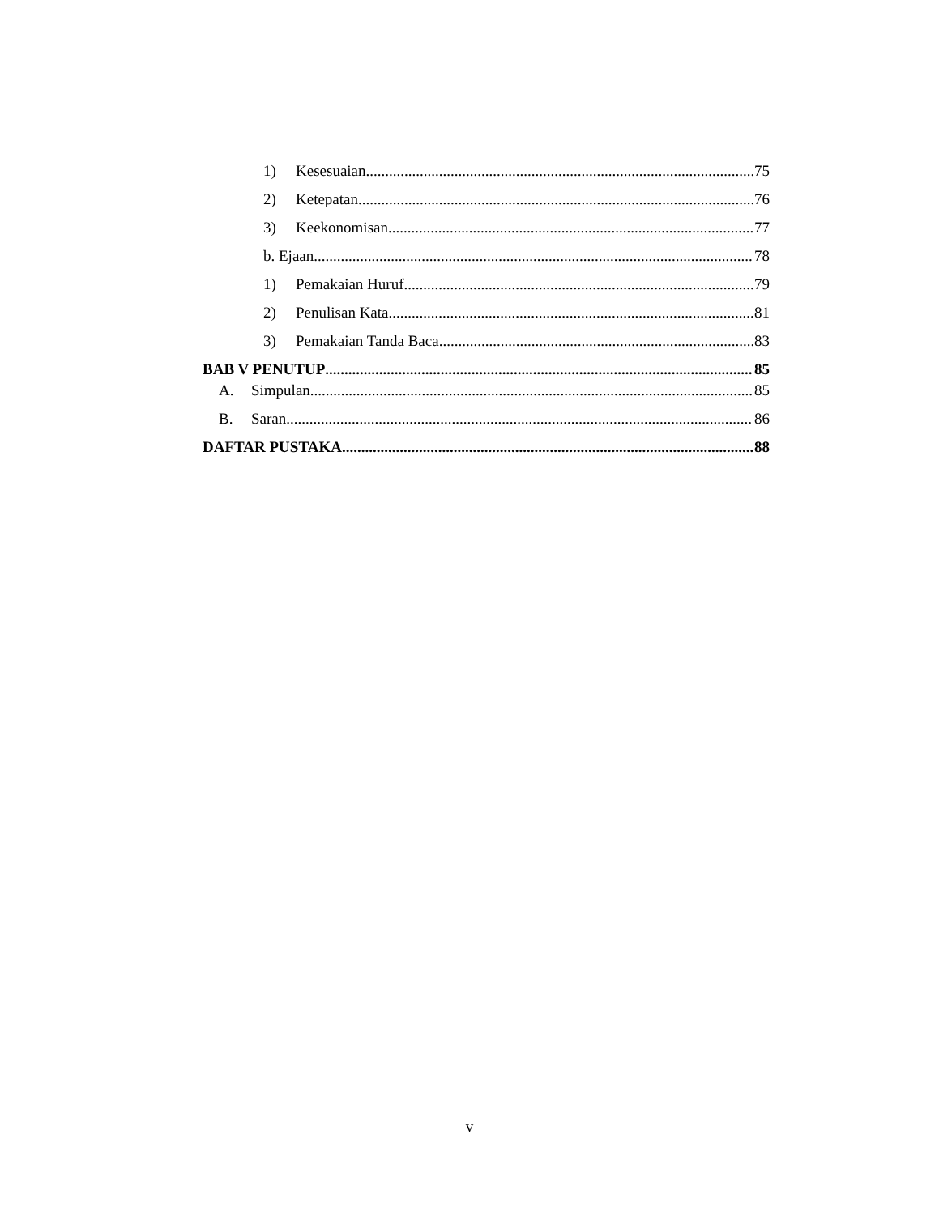1) Kesesuaian 75
2) Ketepatan 76
3) Keekonomisan 77
b. Ejaan 78
1) Pemakaian Huruf 79
2) Penulisan Kata 81
3) Pemakaian Tanda Baca 83
BAB V PENUTUP 85
A. Simpulan 85
B. Saran 86
DAFTAR PUSTAKA 88
v